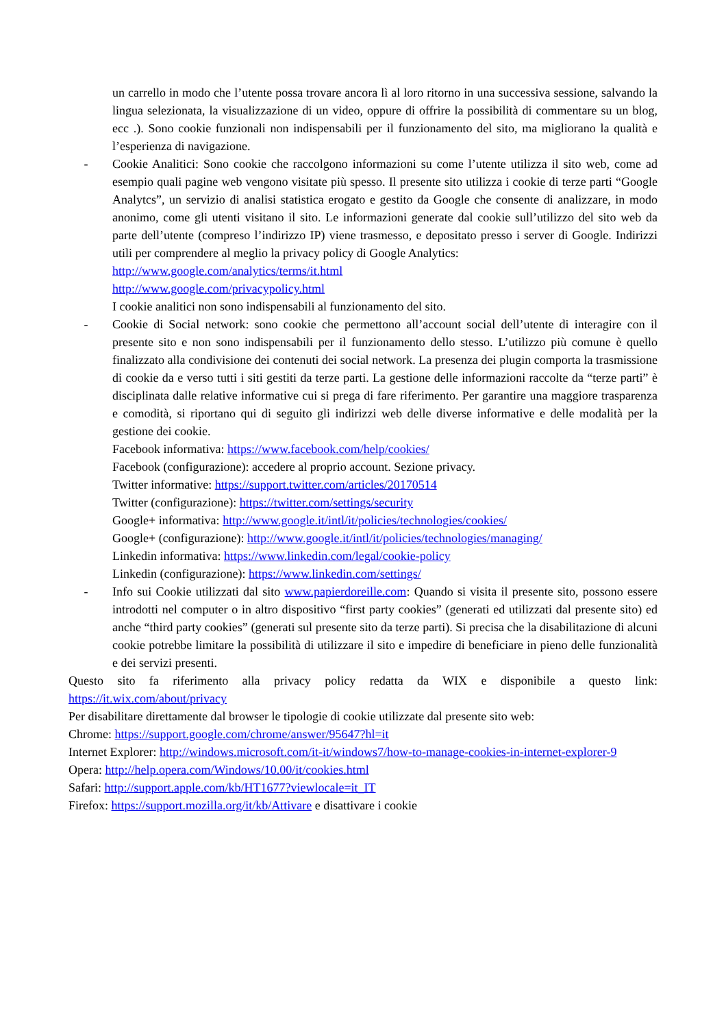un carrello in modo che l’utente possa trovare ancora lì al loro ritorno in una successiva sessione, salvando la lingua selezionata, la visualizzazione di un video, oppure di offrire la possibilità di commentare su un blog, ecc .). Sono cookie funzionali non indispensabili per il funzionamento del sito, ma migliorano la qualità e l’esperienza di navigazione.
- Cookie Analitici: Sono cookie che raccolgono informazioni su come l’utente utilizza il sito web, come ad esempio quali pagine web vengono visitate più spesso. Il presente sito utilizza i cookie di terze parti “Google Analytcs”, un servizio di analisi statistica erogato e gestito da Google che consente di analizzare, in modo anonimo, come gli utenti visitano il sito. Le informazioni generate dal cookie sull’utilizzo del sito web da parte dell’utente (compreso l’indirizzo IP) viene trasmesso, e depositato presso i server di Google. Indirizzi utili per comprendere al meglio la privacy policy di Google Analytics:
http://www.google.com/analytics/terms/it.html
http://www.google.com/privacypolicy.html
I cookie analitici non sono indispensabili al funzionamento del sito.
- Cookie di Social network: sono cookie che permettono all’account social dell’utente di interagire con il presente sito e non sono indispensabili per il funzionamento dello stesso. L’utilizzo più comune è quello finalizzato alla condivisione dei contenuti dei social network. La presenza dei plugin comporta la trasmissione di cookie da e verso tutti i siti gestiti da terze parti. La gestione delle informazioni raccolte da “terze parti” è disciplinata dalle relative informative cui si prega di fare riferimento. Per garantire una maggiore trasparenza e comodità, si riportano qui di seguito gli indirizzi web delle diverse informative e delle modalità per la gestione dei cookie.
Facebook informativa: https://www.facebook.com/help/cookies/
Facebook (configurazione): accedere al proprio account. Sezione privacy.
Twitter informative: https://support.twitter.com/articles/20170514
Twitter (configurazione): https://twitter.com/settings/security
Google+ informativa: http://www.google.it/intl/it/policies/technologies/cookies/
Google+ (configurazione): http://www.google.it/intl/it/policies/technologies/managing/
Linkedin informativa: https://www.linkedin.com/legal/cookie-policy
Linkedin (configurazione): https://www.linkedin.com/settings/
- Info sui Cookie utilizzati dal sito www.papierdoreille.com: Quando si visita il presente sito, possono essere introdotti nel computer o in altro dispositivo “first party cookies” (generati ed utilizzati dal presente sito) ed anche “third party cookies” (generati sul presente sito da terze parti). Si precisa che la disabilitazione di alcuni cookie potrebbe limitare la possibilità di utilizzare il sito e impedire di beneficiare in pieno delle funzionalità e dei servizi presenti.
Questo sito fa riferimento alla privacy policy redatta da WIX e disponibile a questo link: https://it.wix.com/about/privacy
Per disabilitare direttamente dal browser le tipologie di cookie utilizzate dal presente sito web:
Chrome: https://support.google.com/chrome/answer/95647?hl=it
Internet Explorer: http://windows.microsoft.com/it-it/windows7/how-to-manage-cookies-in-internet-explorer-9
Opera: http://help.opera.com/Windows/10.00/it/cookies.html
Safari: http://support.apple.com/kb/HT1677?viewlocale=it_IT
Firefox: https://support.mozilla.org/it/kb/Attivare e disattivare i cookie